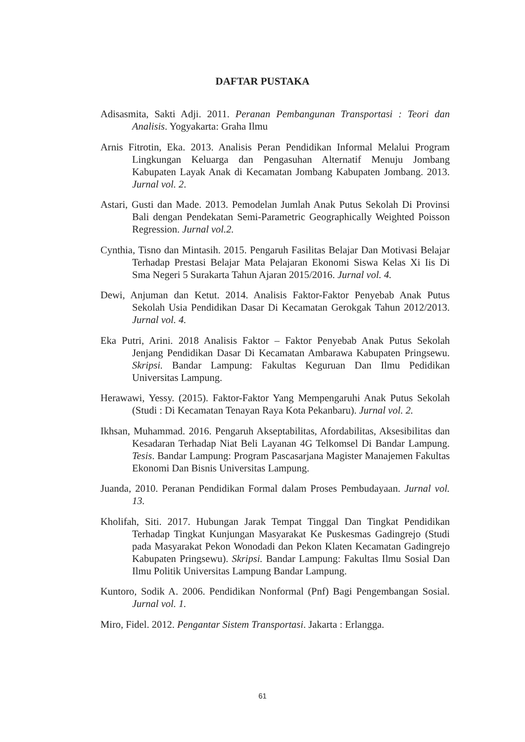DAFTAR PUSTAKA
Adisasmita, Sakti Adji. 2011. Peranan Pembangunan Transportasi : Teori dan Analisis. Yogyakarta: Graha Ilmu
Arnis Fitrotin, Eka. 2013. Analisis Peran Pendidikan Informal Melalui Program Lingkungan Keluarga dan Pengasuhan Alternatif Menuju Jombang Kabupaten Layak Anak di Kecamatan Jombang Kabupaten Jombang. 2013. Jurnal vol. 2.
Astari, Gusti dan Made. 2013. Pemodelan Jumlah Anak Putus Sekolah Di Provinsi Bali dengan Pendekatan Semi-Parametric Geographically Weighted Poisson Regression. Jurnal vol.2.
Cynthia, Tisno dan Mintasih. 2015. Pengaruh Fasilitas Belajar Dan Motivasi Belajar Terhadap Prestasi Belajar Mata Pelajaran Ekonomi Siswa Kelas Xi Iis Di Sma Negeri 5 Surakarta Tahun Ajaran 2015/2016. Jurnal vol. 4.
Dewi, Anjuman dan Ketut. 2014. Analisis Faktor-Faktor Penyebab Anak Putus Sekolah Usia Pendidikan Dasar Di Kecamatan Gerokgak Tahun 2012/2013. Jurnal vol. 4.
Eka Putri, Arini. 2018 Analisis Faktor – Faktor Penyebab Anak Putus Sekolah Jenjang Pendidikan Dasar Di Kecamatan Ambarawa Kabupaten Pringsewu. Skripsi. Bandar Lampung: Fakultas Keguruan Dan Ilmu Pedidikan Universitas Lampung.
Herawawi, Yessy. (2015). Faktor-Faktor Yang Mempengaruhi Anak Putus Sekolah (Studi : Di Kecamatan Tenayan Raya Kota Pekanbaru). Jurnal vol. 2.
Ikhsan, Muhammad. 2016. Pengaruh Akseptabilitas, Afordabilitas, Aksesibilitas dan Kesadaran Terhadap Niat Beli Layanan 4G Telkomsel Di Bandar Lampung. Tesis. Bandar Lampung: Program Pascasarjana Magister Manajemen Fakultas Ekonomi Dan Bisnis Universitas Lampung.
Juanda, 2010. Peranan Pendidikan Formal dalam Proses Pembudayaan. Jurnal vol. 13.
Kholifah, Siti. 2017. Hubungan Jarak Tempat Tinggal Dan Tingkat Pendidikan Terhadap Tingkat Kunjungan Masyarakat Ke Puskesmas Gadingrejo (Studi pada Masyarakat Pekon Wonodadi dan Pekon Klaten Kecamatan Gadingrejo Kabupaten Pringsewu). Skripsi. Bandar Lampung: Fakultas Ilmu Sosial Dan Ilmu Politik Universitas Lampung Bandar Lampung.
Kuntoro, Sodik A. 2006. Pendidikan Nonformal (Pnf) Bagi Pengembangan Sosial. Jurnal vol. 1.
Miro, Fidel. 2012. Pengantar Sistem Transportasi. Jakarta : Erlangga.
61